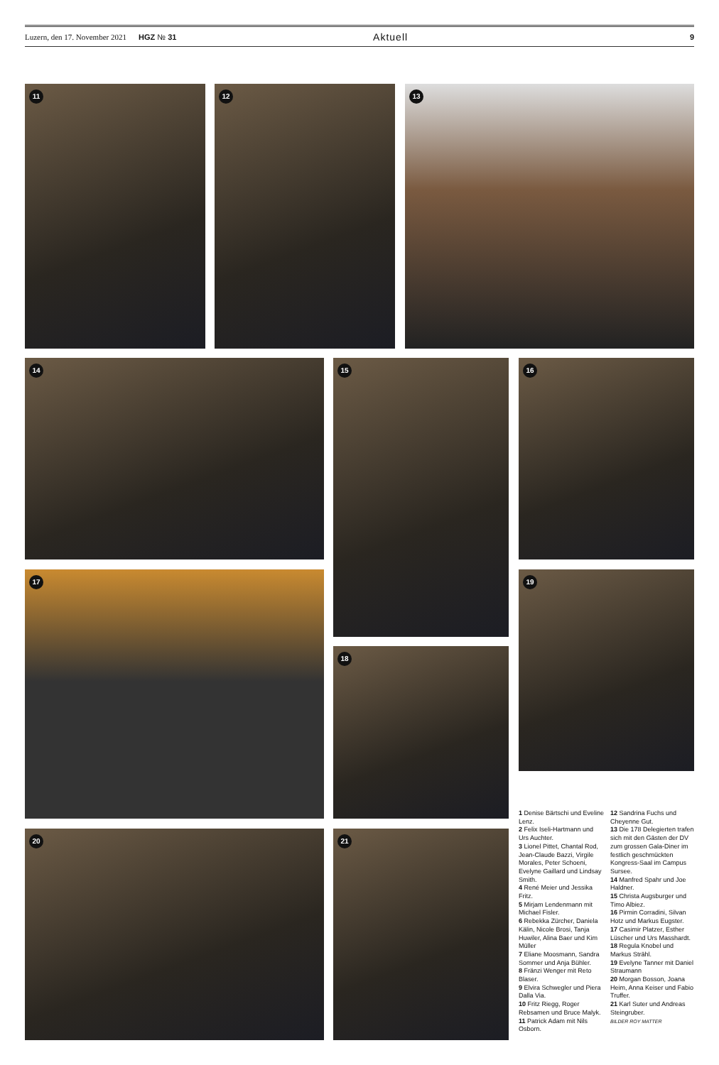Luzern, den 17. November 2021 HGZ № 31 Aktuell 9
11 12 13
14 15 16
17 19
18
20 21
1 Denise Bärtschi und Eveline Lenz.
2 Felix Iseli-Hartmann und Urs Auchter.
3 Lionel Pittet, Chantal Rod, Jean-Claude Bazzi, Virgile Morales, Peter Schoeni, Evelyne Gaillard und Lindsay Smith.
4 René Meier und Jessika Fritz.
5 Mirjam Lendenmann mit Michael Fisler.
6 Rebekka Zürcher, Daniela Kälin, Nicole Brosi, Tanja Huwiler, Alina Baer und Kim Müller
7 Eliane Moosmann, Sandra Sommer und Anja Bühler.
8 Fränzi Wenger mit Reto Blaser.
9 Elvira Schwegler und Piera Dalla Via.
10 Fritz Riegg, Roger Rebsamen und Bruce Malyk.
11 Patrick Adam mit Nils Osborn.
12 Sandrina Fuchs und Cheyenne Gut.
13 Die 178 Delegierten trafen sich mit den Gästen der DV zum grossen Gala-Diner im festlich geschmückten Kongress-Saal im Campus Sursee.
14 Manfred Spahr und Joe Haldner.
15 Christa Augsburger und Timo Albiez.
16 Pirmin Corradini, Silvan Hotz und Markus Eugster.
17 Casimir Platzer, Esther Lüscher und Urs Masshardt.
18 Regula Knobel und Markus Strähl.
19 Evelyne Tanner mit Daniel Straumann
20 Morgan Bosson, Joana Heim, Anna Keiser und Fabio Truffer.
21 Karl Suter und Andreas Steingruber.
BILDER ROY MATTER